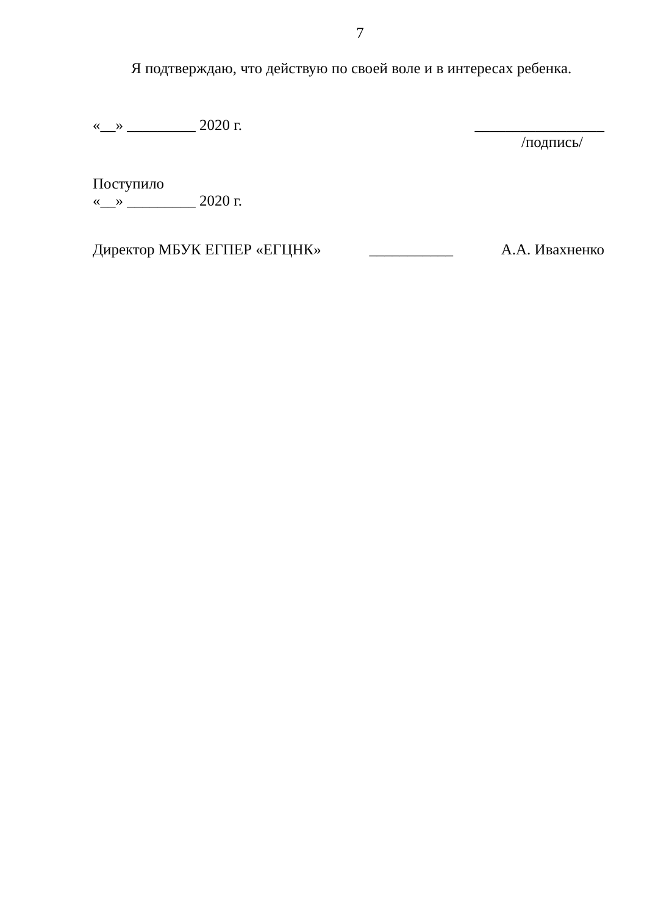7
Я подтверждаю, что действую по своей воле и в интересах ребенка.
«__» _________ 2020 г. _________________
/подпись/
Поступило
«__» _________ 2020 г.
Директор МБУК ЕГПЕР «ЕГЦНК» ___________ А.А. Ивахненко